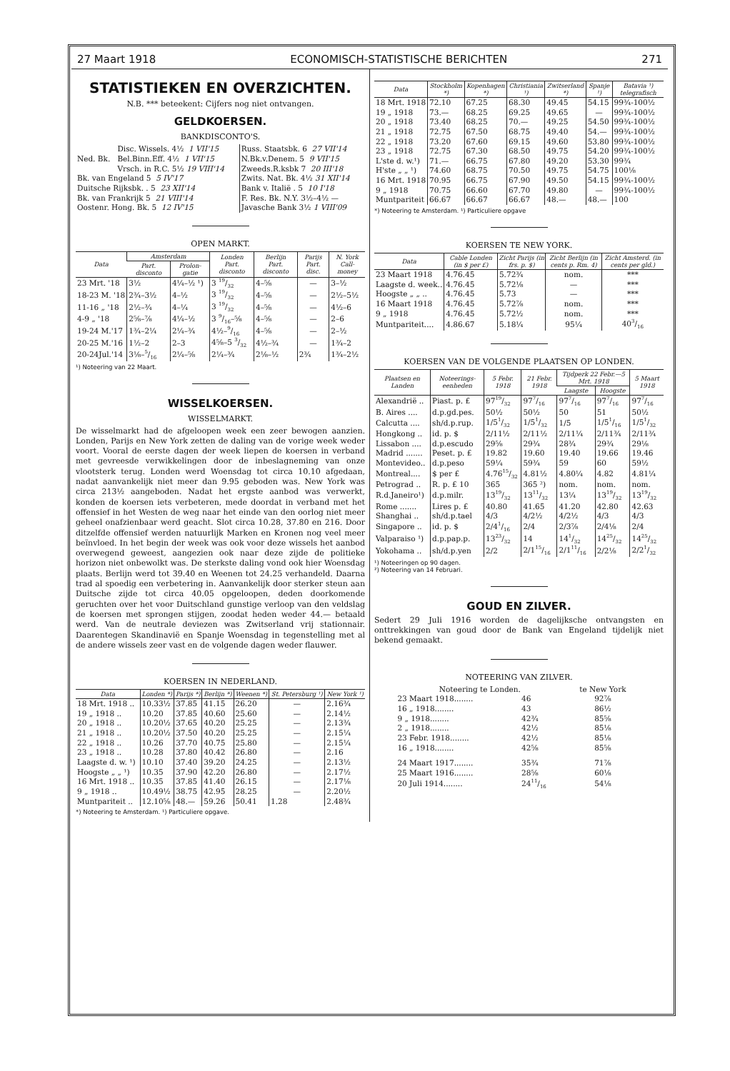27 Maart 1918 ECONOMISCH-STATISTISCHE BERICHTEN 271
STATISTIEKEN EN OVERZICHTEN.
N.B. *** beteekent: Cijfers nog niet ontvangen.
GELDKOERSEN.
BANKDISCONTO'S.
| Ned. Bk. | Disc. Wissels. 4½ 1 VII'15 | Russ. Staatsbk. 6 27 VII'14 |
| | Bel.Binn.Eff. 4½ 1 VII'15 | N.Bk.v.Denem. 5 9 VII'15 |
| | Vrsch. in R.C. 5½ 19 VIII'14 | Zweeds.R.ksbk 7 20 III'18 |
| Bk. van Engeland 5 5 IV'17 | | Zwits. Nat. Bk. 4½ 31 XII'14 |
| Duitsche Rijksbk. . 5 23 XII'14 | | Bank v. Italië . 5 10 I'18 |
| Bk. van Frankrijk 5 21 VIII'14 | | F. Res. Bk. N.Y. 3½–4½ — |
| Oostenr. Hong. Bk. 5 12 IV'15 | | Javasche Bank 3½ 1 VIII'09 |
OPEN MARKT.
| Data | Amsterdam | | Londen Part. disconto | Berlijn Part. disconto | Parijs Part. disc. | N. York Call-money |
| --- | --- | --- | --- | --- | --- | --- |
| | Part. disconto | Prolon-gatie | | | | |
| 23 Mrt. '18 | 3½ | 4¼–½ ¹) | 3 19/32 | 4–⅝ | — | 3–½ |
| 18-23 M. '18 | 2¾–3½ | 4–½ | 3 19/32 | 4–⅝ | — | 2½–5½ |
| 11-16 „ '18 | 2½–¾ | 4–¼ | 3 19/32 | 4–⅝ | — | 4½–6 |
| 4-9 „ '18 | 2⅝–⅞ | 4¼–½ | 3 9/16–⅝ | 4–⅝ | — | 2–6 |
| 19-24 M.'17 | 1¾–2¼ | 2¼–¾ | 4½–9/16 | 4–⅝ | — | 2–½ |
| 20-25 M.'16 | 1½–2 | 2–3 | 4⅝–5 3/32 | 4½–¾ | — | 1¾–2 |
| 20-24Jul.'14 | 3⅛–5/16 | 2¼–⅝ | 2¼–¾ | 2⅛–½ | 2¾ | 1¾–2½ |
¹) Noteering van 22 Maart.
WISSELKOERSEN.
WISSELMARKT.
De wisselmarkt had de afgeloopen week een zeer bewogen aanzien. Londen, Parijs en New York zetten de daling van de vorige week weder voort. Vooral de eerste dagen der week liepen de koersen in verband met gevreesde verwikkelingen door de inbeslagneming van onze vlootsterk terug. Londen werd Woensdag tot circa 10.10 afgedaan, nadat aanvankelijk niet meer dan 9.95 geboden was. New York was circa 213½ aangeboden. Nadat het ergste aanbod was verwerkt, konden de koersen iets verbeteren, mede doordat in verband met het offensief in het Westen de weg naar het einde van den oorlog niet meer geheel onafzienbaar werd geacht. Slot circa 10.28, 37.80 en 216. Door ditzelfde offensief werden natuurlijk Marken en Kronen nog veel meer beïnvloed. In het begin der week was ook voor deze wissels het aanbod overwegend geweest, aangezien ook naar deze zijde de politieke horizon niet onbewolkt was. De sterkste daling vond ook hier Woensdag plaats. Berlijn werd tot 39.40 en Weenen tot 24.25 verhandeld. Daarna trad al spoedig een verbetering in. Aanvankelijk door sterker steun aan Duitsche zijde tot circa 40.05 opgeloopen, deden doorkomende geruchten over het voor Duitschland gunstige verloop van den veldslag de koersen met sprongen stijgen, zoodat heden weder 44.— betaald werd. Van de neutrale deviezen was Zwitserland vrij stationnair. Daarentegen Skandinavië en Spanje Woensdag in tegenstelling met al de andere wissels zeer vast en de volgende dagen weder flauwer.
KOERSEN IN NEDERLAND.
| Data | Londen *) | Parijs *) | Berlijn *) | Weenen *) | St. Petersburg ¹) | New York ¹) |
| --- | --- | --- | --- | --- | --- | --- |
| 18 Mrt. 1918 .. | 10.33½ | 37.85 | 41.15 | 26.20 | — | 2.16¾ |
| 19 „ 1918 .. | 10.20 | 37.85 | 40.60 | 25.60 | — | 2.14½ |
| 20 „ 1918 .. | 10.20½ | 37.65 | 40.20 | 25.25 | — | 2.13¾ |
| 21 „ 1918 .. | 10.20½ | 37.50 | 40.20 | 25.25 | — | 2.15¼ |
| 22 „ 1918 .. | 10.26 | 37.70 | 40.75 | 25.80 | — | 2.15¼ |
| 23 „ 1918 .. | 10.28 | 37.80 | 40.42 | 26.80 | — | 2.16 |
| Laagste d. w. ¹) | 10.10 | 37.40 | 39.20 | 24.25 | — | 2.13½ |
| Hoogste „ „ ¹) | 10.35 | 37.90 | 42.20 | 26.80 | — | 2.17½ |
| 16 Mrt. 1918 .. | 10.35 | 37.85 | 41.40 | 26.15 | — | 2.17⅛ |
| 9 „ 1918 .. | 10.49½ | 38.75 | 42.95 | 28.25 | — | 2.20½ |
| Muntpariteit .. | 12.10⅝ | 48.— | 59.26 | 50.41 | 1.28 | 2.48¾ |
*) Noteering te Amsterdam. ¹) Particuliere opgave.
| Data | Stockholm *) | Kopenhagen *) | Christiania ¹) | Zwitserland *) | Spanje ¹) | Batavia ¹) telegrafisch |
| --- | --- | --- | --- | --- | --- | --- |
| 18 Mrt. 1918 | 72.10 | 67.25 | 68.30 | 49.45 | 54.15 | 99¾-100½ |
| 19 „ 1918 | 73.— | 68.25 | 69.25 | 49.65 | — | 99¾-100½ |
| 20 „ 1918 | 73.40 | 68.25 | 70.— | 49.25 | 54.50 | 99¾-100½ |
| 21 „ 1918 | 72.75 | 67.50 | 68.75 | 49.40 | 54.— | 99¾-100½ |
| 22 „ 1918 | 73.20 | 67.60 | 69.15 | 49.60 | 53.80 | 99¾-100½ |
| 23 „ 1918 | 72.75 | 67.30 | 68.50 | 49.75 | 54.20 | 99¾-100½ |
| L'ste d. w.¹) | 71.— | 66.75 | 67.80 | 49.20 | 53.30 | 99¾ |
| H'ste „ „ ¹) | 74.60 | 68.75 | 70.50 | 49.75 | 54.75 | 100⅛ |
| 16 Mrt. 1918 | 70.95 | 66.75 | 67.90 | 49.50 | 54.15 | 99¾-100½ |
| 9 „ 1918 | 70.75 | 66.60 | 67.70 | 49.80 | — | 99¾-100½ |
| Muntpariteit | 66.67 | 66.67 | 66.67 | 48.— | 48.— | 100 |
*) Noteering te Amsterdam. ¹) Particuliere opgave
KOERSEN TE NEW YORK.
| Data | Cable Londen (in $ per £) | Zicht Parijs (in frs. p. $) | Zicht Berlijn (in cents p. Rm. 4) | Zicht Amsterd. (in cents per gld.) |
| --- | --- | --- | --- | --- |
| 23 Maart 1918 | 4.76.45 | 5.72¾ | nom. | *** |
| Laagste d. week.. | 4.76.45 | 5.72⅛ | — | *** |
| Hoogste „ „ .. | 4.76.45 | 5.73 | — | *** |
| 16 Maart 1918 | 4.76.45 | 5.72⅞ | nom. | *** |
| 9 „ 1918 | 4.76.45 | 5.72½ | nom. | *** |
| Muntpariteit.... | 4.86.67 | 5.18¼ | 95¼ | 403/16 |
KOERSEN VAN DE VOLGENDE PLAATSEN OP LONDEN.
| Plaatsen en Landen | Noteerings-eenheden | 5 Febr. 1918 | 21 Febr. 1918 | Tijdperk 22 Febr.—5 Mrt. 1918 | | 5 Maart 1918 |
| --- | --- | --- | --- | --- | --- | --- |
| | | | | Laagste | Hoogste | |
| Alexandrië .. | Piast. p. £ | 9719/32 | 977/16 | 977/16 | 977/16 | 977/16 |
| B. Aires .... | d.p.gd.pes. | 50½ | 50½ | 50 | 51 | 50½ |
| Calcutta .... | sh/d.p.rup. | 1/51/32 | 1/51/32 | 1/5 | 1/51/16 | 1/51/32 |
| Hongkong .. | id. p. $ | 2/11½ | 2/11½ | 2/11¼ | 2/11¾ | 2/11¾ |
| Lissabon .... | d.p.escudo | 29⅝ | 29¾ | 28¾ | 29¾ | 29⅛ |
| Madrid ....... | Peset. p. £ | 19.82 | 19.60 | 19.40 | 19.66 | 19.46 |
| Montevideo.. | d.p.peso | 59¼ | 59¾ | 59 | 60 | 59½ |
| Montreal.... | $ per £ | 4.7615/32 | 4.81½ | 4.80¼ | 4.82 | 4.81¼ |
| Petrograd .. | R. p. £ 10 | 365 | 365 ²) | nom. | nom. | nom. |
| R.d.Janeiro¹) | d.p.milr. | 1319/32 | 1311/32 | 13¼ | 1319/32 | 1319/32 |
| Rome ....... | Lires p. £ | 40.80 | 41.65 | 41.20 | 42.80 | 42.63 |
| Shanghai .. | sh/d.p.tael | 4/3 | 4/2½ | 4/2½ | 4/3 | 4/3 |
| Singapore .. | id. p. $ | 2/41/16 | 2/4 | 2/3⅞ | 2/4⅛ | 2/4 |
| Valparaiso ¹) | d.p.pap.p. | 1323/32 | 14 | 141/32 | 1425/32 | 1425/32 |
| Yokohama .. | sh/d.p.yen | 2/2 | 2/115/16 | 2/111/16 | 2/2⅛ | 2/21/32 |
¹) Noteeringen op 90 dagen.
²) Noteering van 14 Februari.
GOUD EN ZILVER.
Sedert 29 Juli 1916 worden de dagelijksche ontvangsten en onttrekkingen van goud door de Bank van Engeland tijdelijk niet bekend gemaakt.
NOTEERING VAN ZILVER.
| Noteering te Londen. | | te New York |
| 23 Maart 1918........ | 46 | 92⅞ |
| 16 „ 1918........ | 43 | 86½ |
| 9 „ 1918........ | 42¾ | 85⅝ |
| 2 „ 1918........ | 42½ | 85⅛ |
| 23 Febr. 1918........ | 42½ | 85⅛ |
| 16 „ 1918........ | 42⅝ | 85⅝ |
| 24 Maart 1917........ | 35¾ | 71⅞ |
| 25 Maart 1916........ | 28⅝ | 60⅛ |
| 20 Juli 1914........ | 2411/16 | 54⅛ |